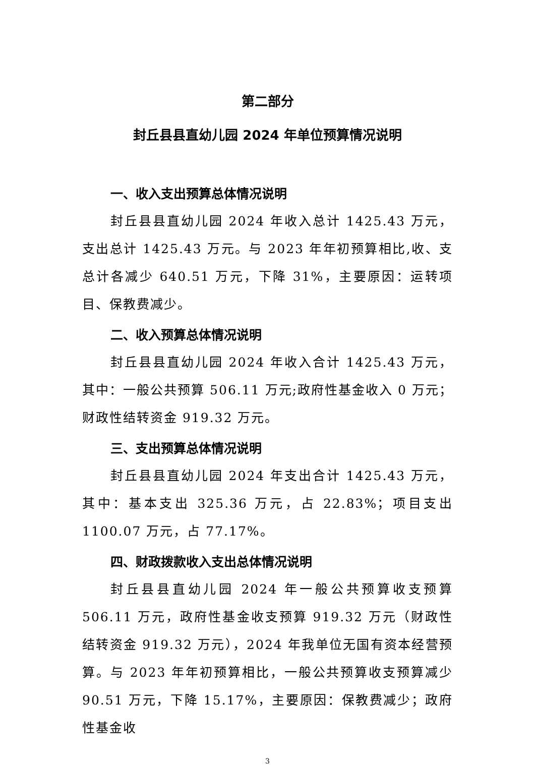第二部分
封丘县县直幼儿园 2024 年单位预算情况说明
一、收入支出预算总体情况说明
封丘县县直幼儿园 2024 年收入总计 1425.43 万元，支出总计 1425.43 万元。与 2023 年年初预算相比,收、支总计各减少 640.51 万元，下降 31%，主要原因：运转项目、保教费减少。
二、收入预算总体情况说明
封丘县县直幼儿园 2024 年收入合计 1425.43 万元，其中：一般公共预算 506.11 万元;政府性基金收入 0 万元；财政性结转资金 919.32 万元。
三、支出预算总体情况说明
封丘县县直幼儿园 2024 年支出合计 1425.43 万元，其中：基本支出 325.36 万元，占 22.83%；项目支出 1100.07 万元，占 77.17%。
四、财政拨款收入支出总体情况说明
封丘县县直幼儿园 2024 年一般公共预算收支预算 506.11 万元，政府性基金收支预算 919.32 万元（财政性结转资金 919.32 万元），2024 年我单位无国有资本经营预算。与 2023 年年初预算相比，一般公共预算收支预算减少 90.51 万元，下降 15.17%，主要原因：保教费减少；政府性基金收
3